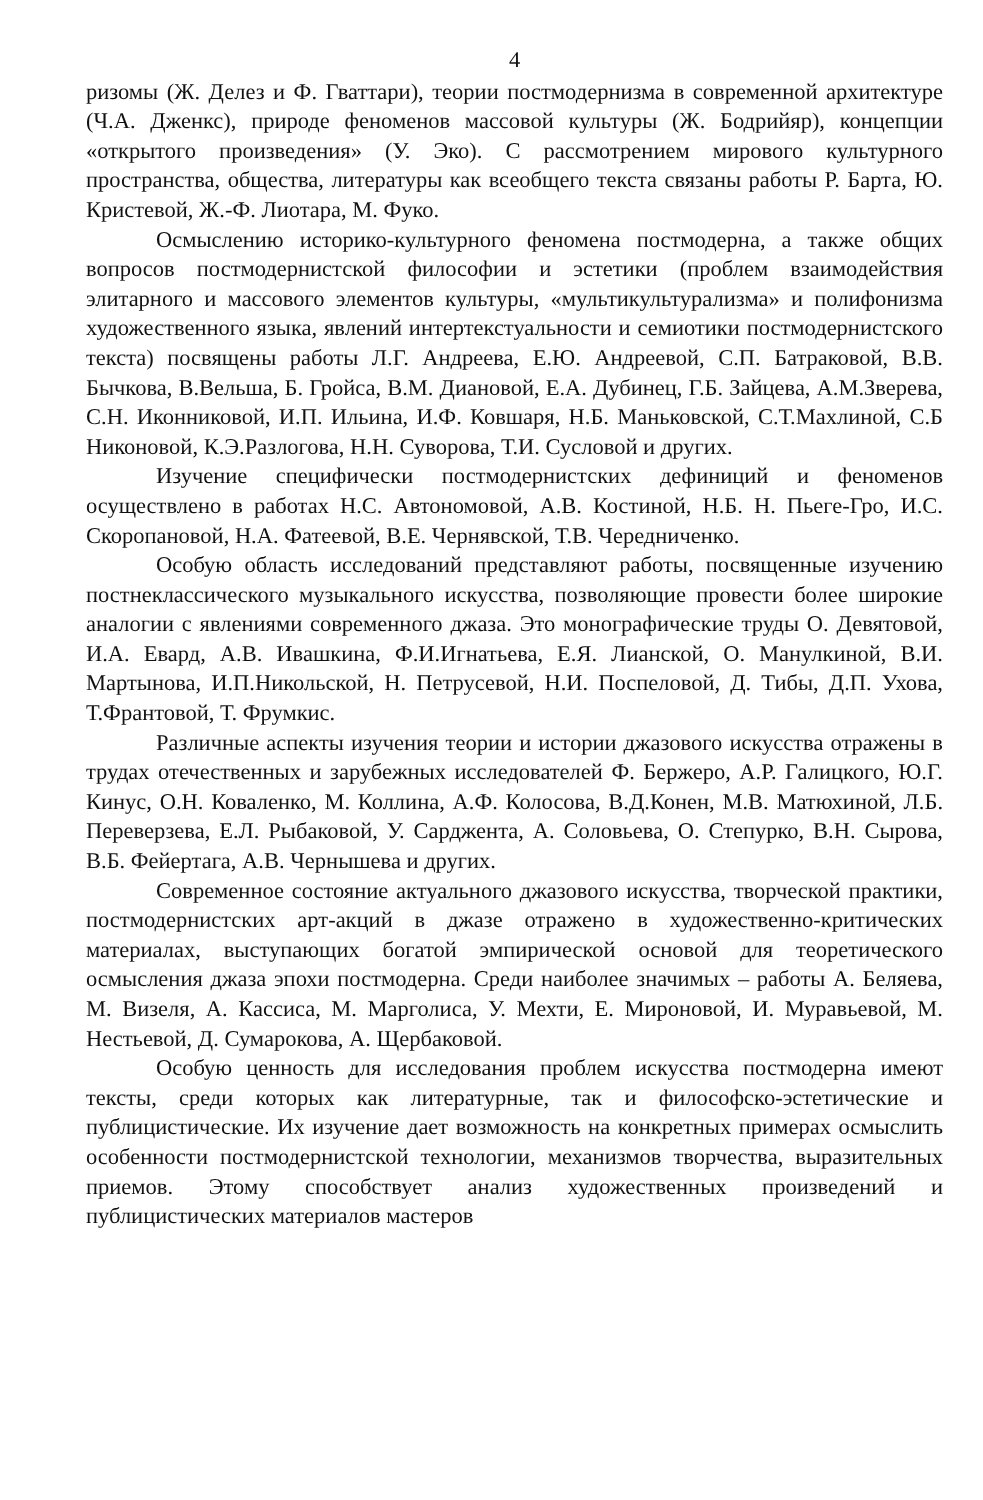4
ризомы (Ж. Делез и Ф. Гваттари), теории постмодернизма в современной архитектуре (Ч.А. Дженкс), природе феноменов массовой культуры (Ж. Бодрийяр), концепции «открытого произведения» (У. Эко). С рассмотрением мирового культурного пространства, общества, литературы как всеобщего текста связаны работы Р. Барта, Ю. Кристевой, Ж.-Ф. Лиотара, М. Фуко.
Осмыслению историко-культурного феномена постмодерна, а также общих вопросов постмодернистской философии и эстетики (проблем взаимодействия элитарного и массового элементов культуры, «мультикультурализма» и полифонизма художественного языка, явлений интертекстуальности и семиотики постмодернистского текста) посвящены работы Л.Г. Андреева, Е.Ю. Андреевой, С.П. Батраковой, В.В. Бычкова, В.Вельша, Б. Гройса, В.М. Диановой, Е.А. Дубинец, Г.Б. Зайцева, А.М.Зверева, С.Н. Иконниковой, И.П. Ильина, И.Ф. Ковшаря, Н.Б. Маньковской, С.Т.Махлиной, С.Б Никоновой, К.Э.Разлогова, Н.Н. Суворова, Т.И. Сусловой и других.
Изучение специфически постмодернистских дефиниций и феноменов осуществлено в работах Н.С. Автономовой, А.В. Костиной, Н.Б. Н. Пьеге-Гро, И.С. Скоропановой, Н.А. Фатеевой, В.Е. Чернявской, Т.В. Чередниченко.
Особую область исследований представляют работы, посвященные изучению постнеклассического музыкального искусства, позволяющие провести более широкие аналогии с явлениями современного джаза. Это монографические труды О. Девятовой, И.А. Евард, А.В. Ивашкина, Ф.И.Игнатьева, Е.Я. Лианской, О. Манулкиной, В.И. Мартынова, И.П.Никольской, Н. Петрусевой, Н.И. Поспеловой, Д. Тибы, Д.П. Ухова, Т.Франтовой, Т. Фрумкис.
Различные аспекты изучения теории и истории джазового искусства отражены в трудах отечественных и зарубежных исследователей Ф. Бержеро, А.Р. Галицкого, Ю.Г. Кинус, О.Н. Коваленко, М. Коллина, А.Ф. Колосова, В.Д.Конен, М.В. Матюхиной, Л.Б. Переверзева, Е.Л. Рыбаковой, У. Сарджента, А. Соловьева, О. Степурко, В.Н. Сырова, В.Б. Фейертага, А.В. Чернышева и других.
Современное состояние актуального джазового искусства, творческой практики, постмодернистских арт-акций в джазе отражено в художественно-критических материалах, выступающих богатой эмпирической основой для теоретического осмысления джаза эпохи постмодерна. Среди наиболее значимых – работы А. Беляева, М. Визеля, А. Кассиса, М. Марголиса, У. Мехти, Е. Мироновой, И. Муравьевой, М. Нестьевой, Д. Сумарокова, А. Щербаковой.
Особую ценность для исследования проблем искусства постмодерна имеют тексты, среди которых как литературные, так и философско-эстетические и публицистические. Их изучение дает возможность на конкретных примерах осмыслить особенности постмодернистской технологии, механизмов творчества, выразительных приемов. Этому способствует анализ художественных произведений и публицистических материалов мастеров